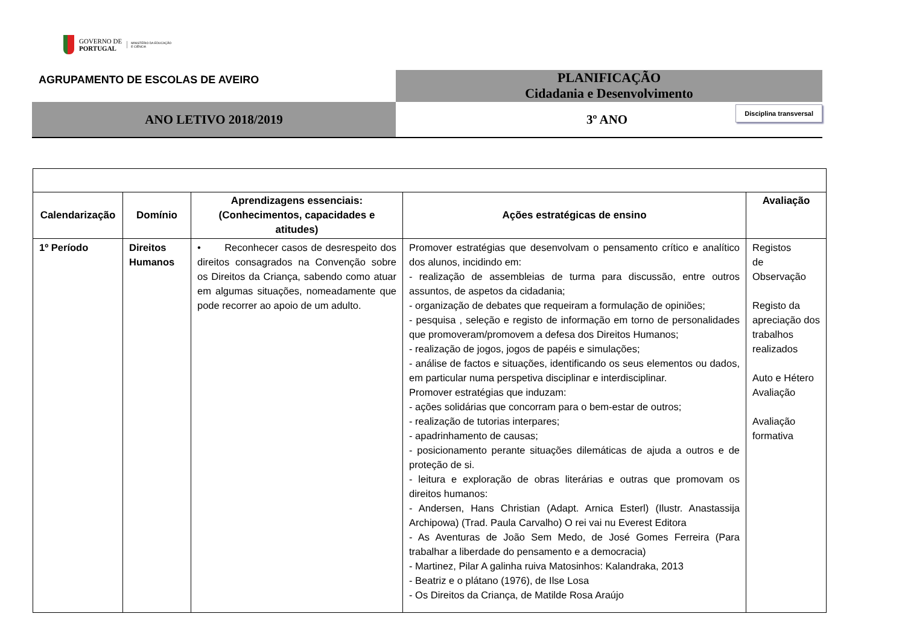GOVERNO DE
PORTUGAL
MINISTÉRIO DA EDUCAÇÃO
E CIÊNCIA
AGRUPAMENTO DE ESCOLAS DE AVEIRO
PLANIFICAÇÃO
Cidadania e Desenvolvimento
ANO LETIVO 2018/2019
3º ANO Disciplina transversal
| Calendarização | Domínio | Aprendizagens essenciais: (Conhecimentos, capacidades e atitudes) | Ações estratégicas de ensino | Avaliação |
| --- | --- | --- | --- | --- |
| 1º Período | Direitos Humanos | • Reconhecer casos de desrespeito dos direitos consagrados na Convenção sobre os Direitos da Criança, sabendo como atuar em algumas situações, nomeadamente que pode recorrer ao apoio de um adulto. | Promover estratégias que desenvolvam o pensamento crítico e analítico dos alunos, incidindo em: - realização de assembleias de turma para discussão, entre outros assuntos, de aspetos da cidadania; - organização de debates que requeiram a formulação de opiniões; - pesquisa , seleção e registo de informação em torno de personalidades que promoveram/promovem a defesa dos Direitos Humanos; - realização de jogos, jogos de papéis e simulações; - análise de factos e situações, identificando os seus elementos ou dados, em particular numa perspetiva disciplinar e interdisciplinar. Promover estratégias que induzam: - ações solidárias que concorram para o bem-estar de outros; - realização de tutorias interpares; - apadrinhamento de causas; - posicionamento perante situações dilemáticas de ajuda a outros e de proteção de si. - leitura e exploração de obras literárias e outras que promovam os direitos humanos: - Andersen, Hans Christian (Adapt. Arnica Esterl) (Ilustr. Anastassija Archipowa) (Trad. Paula Carvalho) O rei vai nu Everest Editora - As Aventuras de João Sem Medo, de José Gomes Ferreira (Para trabalhar a liberdade do pensamento e a democracia) - Martinez, Pilar A galinha ruiva Matosinhos: Kalandraka, 2013 - Beatriz e o plátano (1976), de Ilse Losa - Os Direitos da Criança, de Matilde Rosa Araújo | Registos de Observação Registo da apreciação dos trabalhos realizados Auto e Hétero Avaliação Avaliação formativa |